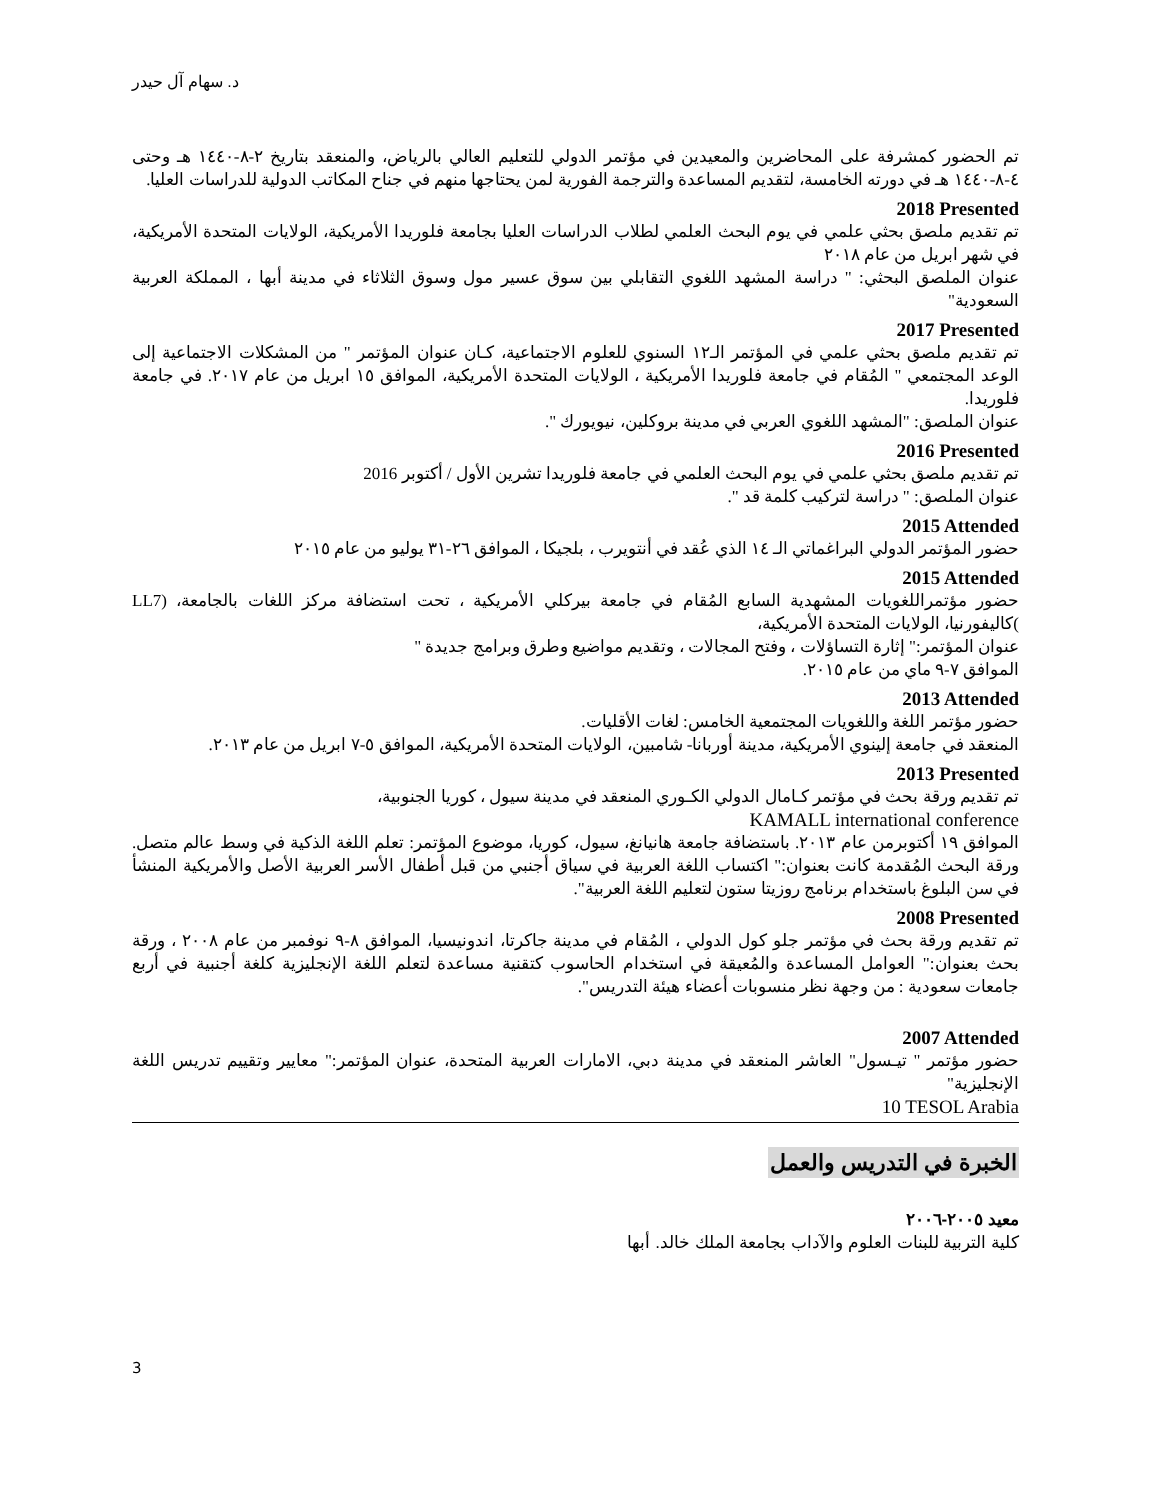د. سهام آل حيدر
تم الحضور كمشرفة على المحاضرين والمعيدين في مؤتمر الدولي للتعليم العالي بالرياض، والمنعقد بتاريخ ٢-٨-١٤٤٠ هـ وحتى ٤-٨-١٤٤٠ هـ في دورته الخامسة، لتقديم المساعدة والترجمة الفورية لمن يحتاجها منهم في جناح المكاتب الدولية للدراسات العليا.
2018 Presented
تم تقديم ملصق بحثي علمي في يوم البحث العلمي لطلاب الدراسات العليا بجامعة فلوريدا الأمريكية، الولايات المتحدة الأمريكية، في شهر ابريل من عام ٢٠١٨
عنوان الملصق البحثي: " دراسة المشهد اللغوي التقابلي بين سوق عسير مول وسوق الثلاثاء في مدينة أبها ، المملكة العربية السعودية"
2017 Presented
تم تقديم ملصق بحثي علمي في المؤتمر الـ١٢ السنوي للعلوم الاجتماعية، كـان عنوان المؤتمر " من المشكلات الاجتماعية إلى الوعد المجتمعي " المُقام في جامعة فلوريدا الأمريكية ، الولايات المتحدة الأمريكية، الموافق ١٥ ابريل من عام ٢٠١٧. في جامعة فلوريدا.
عنوان الملصق: "المشهد اللغوي العربي في مدينة بروكلين، نيويورك ".
2016 Presented
تم تقديم ملصق بحثي علمي في يوم البحث العلمي في جامعة فلوريدا تشرين الأول / أكتوبر 2016
عنوان الملصق: " دراسة لتركيب كلمة قد ".
2015 Attended
حضور المؤتمر الدولي البراغماتي الـ ١٤ الذي عُقد في أنتويرب ، بلجيكا ، الموافق ٢٦-٣١ يوليو من عام ٢٠١٥
2015 Attended
حضور مؤتمراللغويات المشهدية السابع المُقام في جامعة بيركلي الأمريكية ، تحت استضافة مركز اللغات بالجامعة، (LL7 )كاليفورنيا، الولايات المتحدة الأمريكية،
عنوان المؤتمر:" إثارة التساؤلات ، وفتح المجالات ، وتقديم مواضيع وطرق وبرامج جديدة "
الموافق ٧-٩ ماي من عام ٢٠١٥.
2013 Attended
حضور مؤتمر اللغة واللغويات المجتمعية الخامس: لغات الأقليات.
المنعقد في جامعة إلينوي الأمريكية، مدينة أوربانا- شامبين، الولايات المتحدة الأمريكية، الموافق ٥-٧ ابريل من عام ٢٠١٣.
2013 Presented
تم تقديم ورقة بحث في مؤتمر كـامال الدولي الكـوري المنعقد في مدينة سيول ، كوريا الجنوبية،
KAMALL international conference
الموافق ١٩ أكتوبرمن عام ٢٠١٣. باستضافة جامعة هانيانغ، سيول، كوريا، موضوع المؤتمر: تعلم اللغة الذكية في وسط عالم متصل. ورقة البحث المُقدمة كانت بعنوان:" اكتساب اللغة العربية في سياق أجنبي من قبل أطفال الأسر العربية الأصل والأمريكية المنشأ في سن البلوغ باستخدام برنامج روزيتا ستون لتعليم اللغة العربية".
2008 Presented
تم تقديم ورقة بحث في مؤتمر جلو كول الدولي ، المُقام في مدينة جاكرتا، اندونيسيا، الموافق ٨-٩ نوفمبر من عام ٢٠٠٨ ، ورقة بحث بعنوان:" العوامل المساعدة والمُعيقة في استخدام الحاسوب كتقنية مساعدة لتعلم اللغة الإنجليزية كلغة أجنبية في أربع جامعات سعودية : من وجهة نظر منسوبات أعضاء هيئة التدريس".
2007 Attended
حضور مؤتمر " تيـسول" العاشر المنعقد في مدينة دبي، الامارات العربية المتحدة، عنوان المؤتمر:" معايير وتقييم تدريس اللغة الإنجليزية"
10 TESOL Arabia
الخبرة في التدريس والعمل
معيد ٢٠٠٥-٢٠٠٦
كلية التربية للبنات العلوم والآداب بجامعة الملك خالد. أبها
3